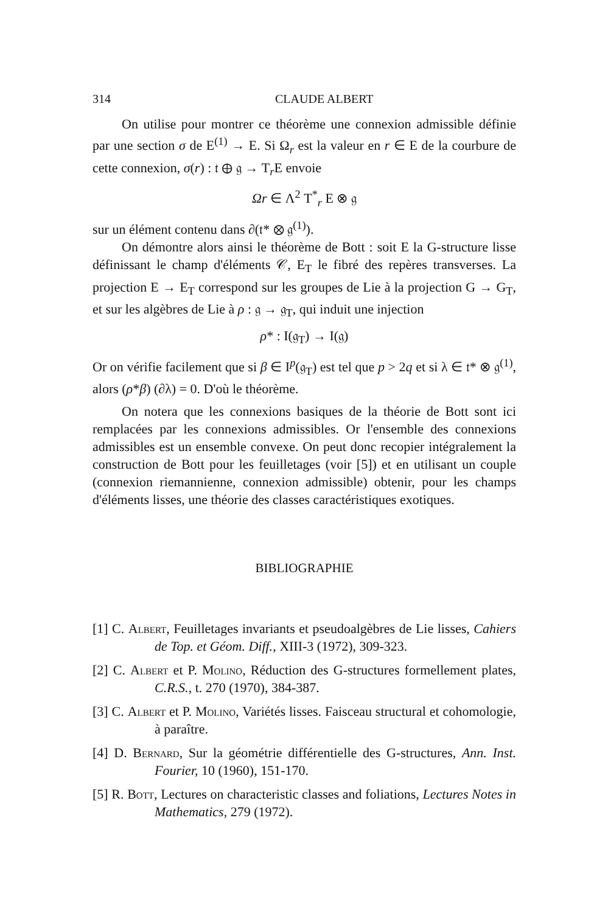314 CLAUDE ALBERT
On utilise pour montrer ce théorème une connexion admissible définie par une section σ de E<sup>(1)</sup> → E. Si Ω<sub>r</sub> est la valeur en r ∈ E de la courbure de cette connexion, σ(r) : 𝔱 ⊕ 𝔤 → T<sub>r</sub>E envoie
Ωr ∈ Λ<sup>2</sup> T<sup>*</sup><sub>r</sub> E ⊗ 𝔤
sur un élément contenu dans ∂(𝔱* ⊗ 𝔤<sup>(1)</sup>).
On démontre alors ainsi le théorème de Bott : soit E la G-structure lisse définissant le champ d'éléments 𝒞, E<sub>T</sub> le fibré des repères transverses. La projection E → E<sub>T</sub> correspond sur les groupes de Lie à la projection G → G<sub>T</sub>, et sur les algèbres de Lie à ρ : 𝔤 → 𝔤<sub>T</sub>, qui induit une injection
ρ* : I(𝔤<sub>T</sub>) → I(𝔤)
Or on vérifie facilement que si β ∈ I<sup>p</sup>(𝔤<sub>T</sub>) est tel que p > 2q et si λ ∈ 𝔱* ⊗ 𝔤<sup>(1)</sup>, alors (ρ*β) (∂λ) = 0. D'où le théorème.
On notera que les connexions basiques de la théorie de Bott sont ici remplacées par les connexions admissibles. Or l'ensemble des connexions admissibles est un ensemble convexe. On peut donc recopier intégralement la construction de Bott pour les feuilletages (voir [5]) et en utilisant un couple (connexion riemannienne, connexion admissible) obtenir, pour les champs d'éléments lisses, une théorie des classes caractéristiques exotiques.
BIBLIOGRAPHIE
[1] C. Albert, Feuilletages invariants et pseudoalgèbres de Lie lisses, Cahiers de Top. et Géom. Diff., XIII-3 (1972), 309-323.
[2] C. Albert et P. Molino, Réduction des G-structures formellement plates, C.R.S., t. 270 (1970), 384-387.
[3] C. Albert et P. Molino, Variétés lisses. Faisceau structural et cohomologie, à paraître.
[4] D. Bernard, Sur la géométrie différentielle des G-structures, Ann. Inst. Fourier, 10 (1960), 151-170.
[5] R. Bott, Lectures on characteristic classes and foliations, Lectures Notes in Mathematics, 279 (1972).